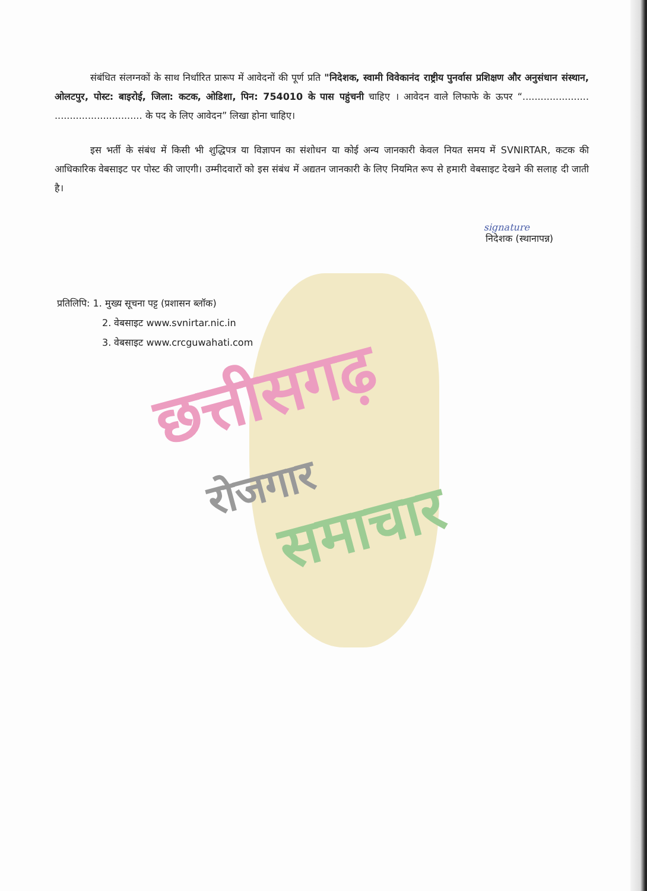संबंधित संलग्नकों के साथ निर्धारित प्रारूप में आवेदनों की पूर्ण प्रति "निदेशक, स्वामी विवेकानंद राष्ट्रीय पुनर्वास प्रशिक्षण और अनुसंधान संस्थान, ओलटपुर, पोस्ट: बाइरोई, जिला: कटक, ओडिशा, पिन: 754010 के पास पहुंचनी चाहिए । आवेदन वाले लिफाफे के ऊपर “...................... ............................. के पद के लिए आवेदन” लिखा होना चाहिए।
इस भर्ती के संबंध में किसी भी शुद्धिपत्र या विज्ञापन का संशोधन या कोई अन्य जानकारी केवल नियत समय में SVNIRTAR, कटक की आधिकारिक वेबसाइट पर पोस्ट की जाएगी। उम्मीदवारों को इस संबंध में अद्यतन जानकारी के लिए नियमित रूप से हमारी वेबसाइट देखने की सलाह दी जाती है।
signature
निदेशक (स्थानापन्न)
प्रतिलिपि: 1. मुख्य सूचना पट्ट (प्रशासन ब्लॉक)
2. वेबसाइट www.svnirtar.nic.in
3. वेबसाइट www.crcguwahati.com
छत्तीसगढ़
रोजगार
समाचार